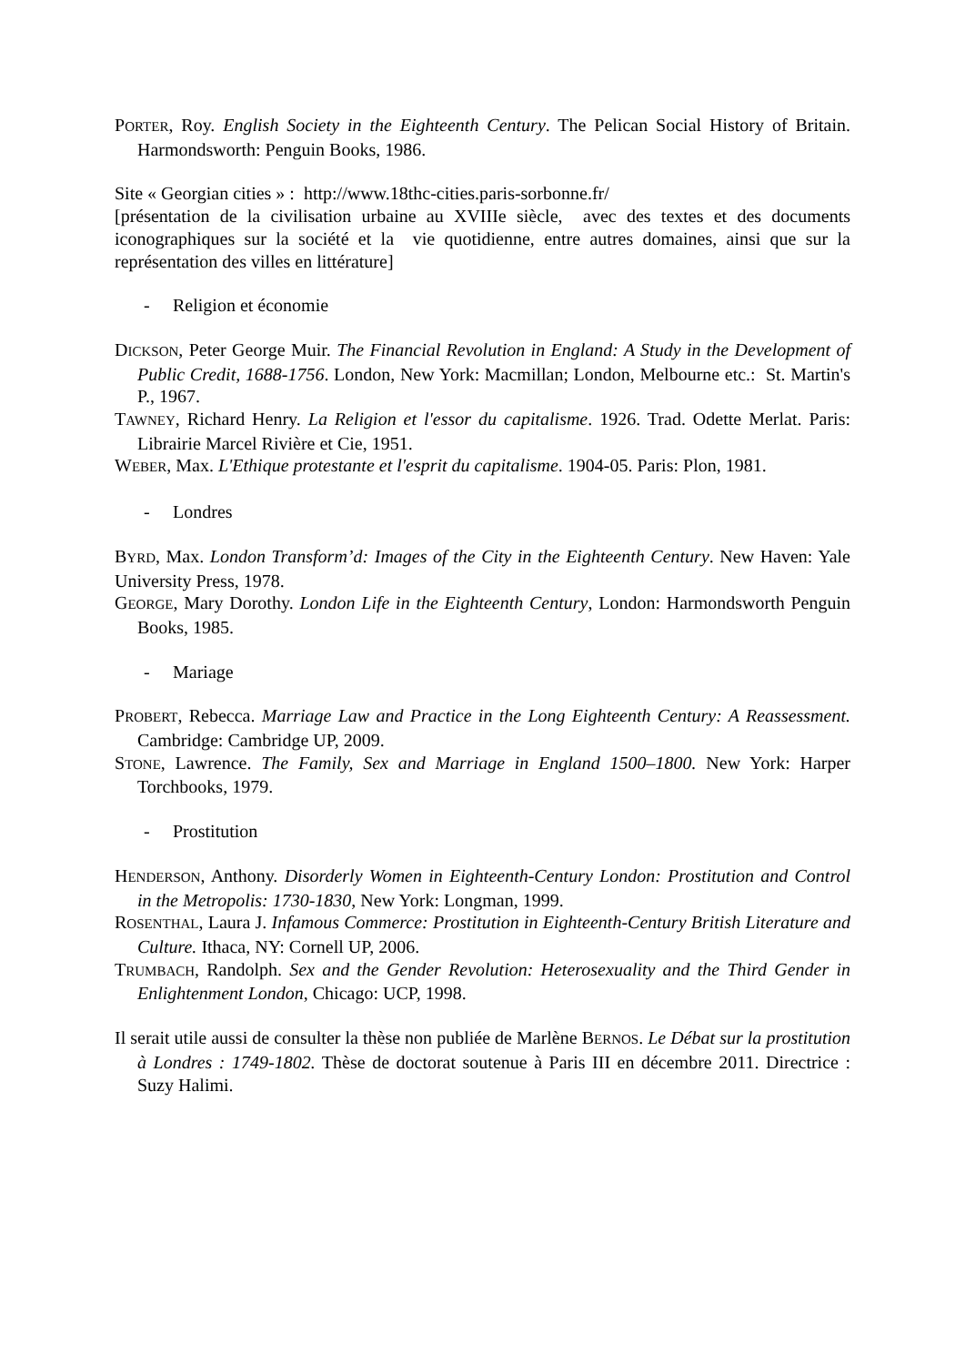PORTER, Roy. English Society in the Eighteenth Century. The Pelican Social History of Britain. Harmondsworth: Penguin Books, 1986.
Site « Georgian cities » : http://www.18thc-cities.paris-sorbonne.fr/
[présentation de la civilisation urbaine au XVIIIe siècle, avec des textes et des documents iconographiques sur la société et la vie quotidienne, entre autres domaines, ainsi que sur la représentation des villes en littérature]
- Religion et économie
DICKSON, Peter George Muir. The Financial Revolution in England: A Study in the Development of Public Credit, 1688-1756. London, New York: Macmillan; London, Melbourne etc.: St. Martin's P., 1967.
TAWNEY, Richard Henry. La Religion et l'essor du capitalisme. 1926. Trad. Odette Merlat. Paris: Librairie Marcel Rivière et Cie, 1951.
WEBER, Max. L'Ethique protestante et l'esprit du capitalisme. 1904-05. Paris: Plon, 1981.
- Londres
BYRD, Max. London Transform’d: Images of the City in the Eighteenth Century. New Haven: Yale University Press, 1978.
GEORGE, Mary Dorothy. London Life in the Eighteenth Century, London: Harmondsworth Penguin Books, 1985.
- Mariage
PROBERT, Rebecca. Marriage Law and Practice in the Long Eighteenth Century: A Reassessment. Cambridge: Cambridge UP, 2009.
STONE, Lawrence. The Family, Sex and Marriage in England 1500–1800. New York: Harper Torchbooks, 1979.
- Prostitution
HENDERSON, Anthony. Disorderly Women in Eighteenth-Century London: Prostitution and Control in the Metropolis: 1730-1830, New York: Longman, 1999.
ROSENTHAL, Laura J. Infamous Commerce: Prostitution in Eighteenth-Century British Literature and Culture. Ithaca, NY: Cornell UP, 2006.
TRUMBACH, Randolph. Sex and the Gender Revolution: Heterosexuality and the Third Gender in Enlightenment London, Chicago: UCP, 1998.
Il serait utile aussi de consulter la thèse non publiée de Marlène BERNOS. Le Débat sur la prostitution à Londres : 1749-1802. Thèse de doctorat soutenue à Paris III en décembre 2011. Directrice : Suzy Halimi.